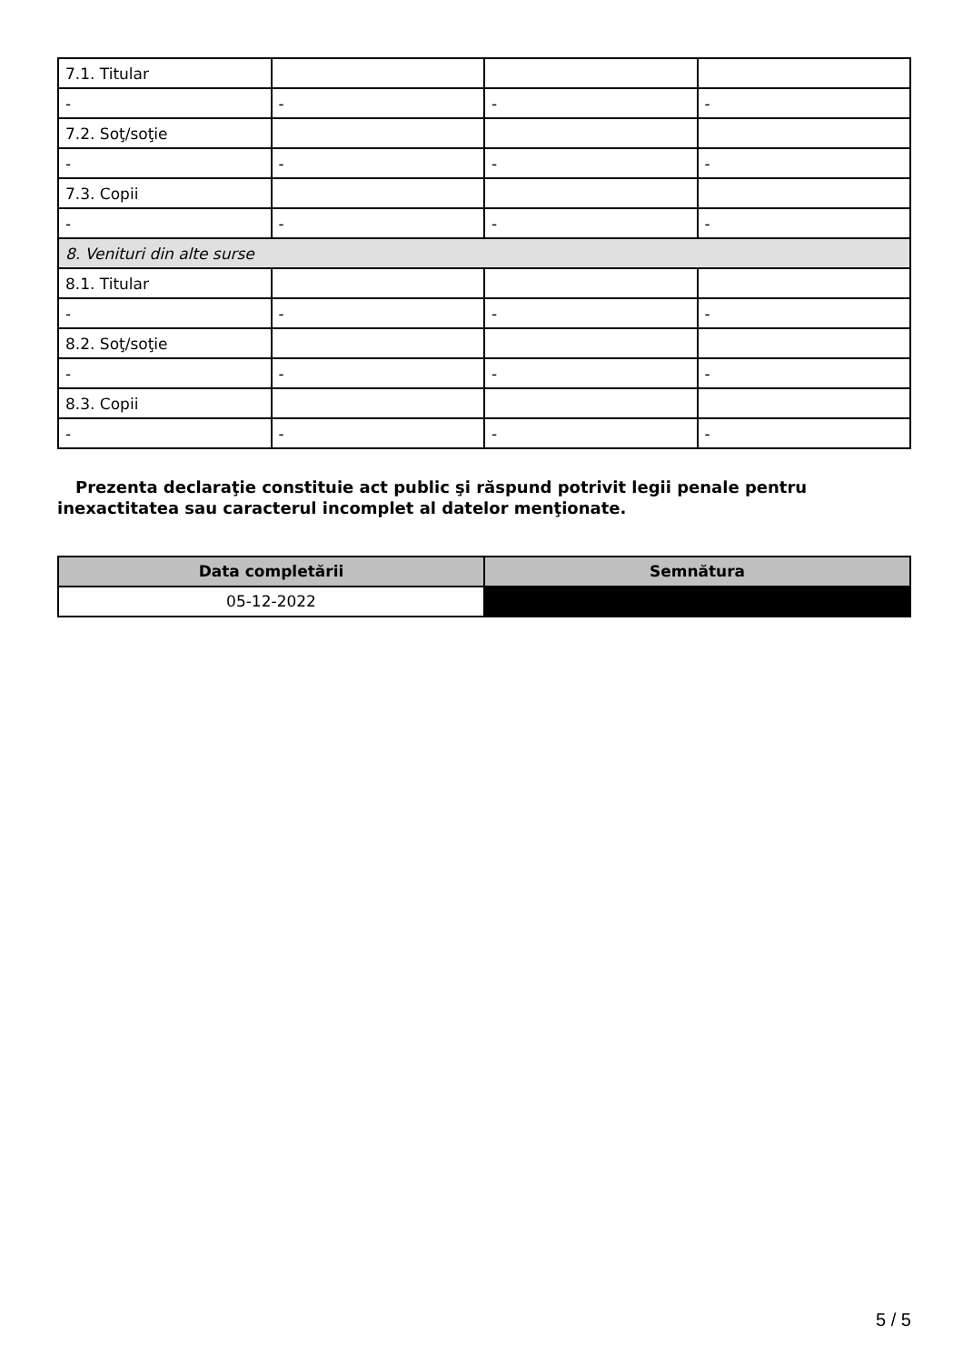| 7.1. Titular | | | |
| - | - | - | - |
| 7.2. Soţ/soţie | | | |
| - | - | - | - |
| 7.3. Copii | | | |
| - | - | - | - |
| 8. Venituri din alte surse | | | |
| 8.1. Titular | | | |
| - | - | - | - |
| 8.2. Soţ/soţie | | | |
| - | - | - | - |
| 8.3. Copii | | | |
| - | - | - | - |
Prezenta declaraţie constituie act public şi răspund potrivit legii penale pentru inexactitatea sau caracterul incomplet al datelor menţionate.
| Data completării | Semnătura |
| --- | --- |
| 05-12-2022 | |
5 / 5